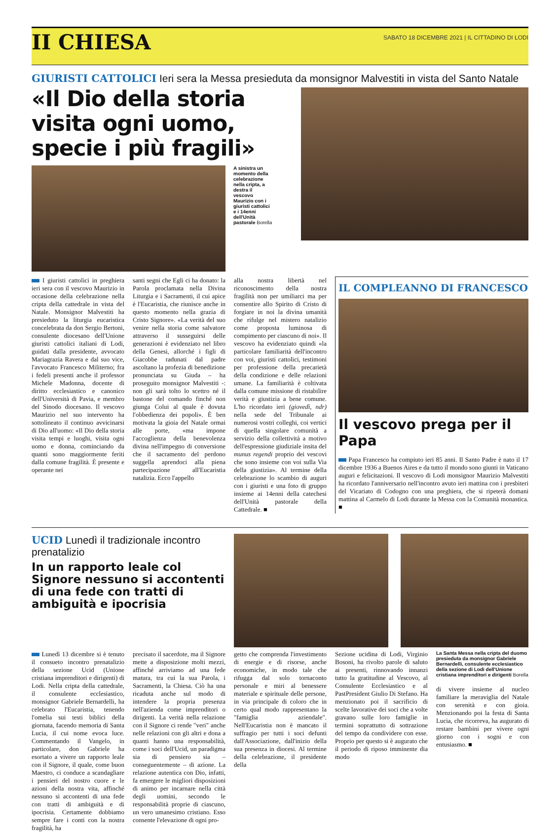II CHIESA
SABATO 18 DICEMBRE 2021 | IL CITTADINO DI LODI
GIURISTI CATTOLICI Ieri sera la Messa presieduta da monsignor Malvestiti in vista del Santo Natale
«Il Dio della storia visita ogni uomo, specie i più fragili»
A sinistra un momento della celebrazione nella cripta, a destra il vescovo Maurizio con i giuristi cattolici e i 14enni dell'Unità pastorale Borella
I giuristi cattolici in preghiera ieri sera con il vescovo Maurizio in occasione della celebrazione nella cripta della cattedrale in vista del Natale. Monsignor Malvestiti ha presieduto la liturgia eucaristica concelebrata da don Sergio Bertoni, consulente diocesano dell'Unione giuristi cattolici italiani di Lodi, guidati dalla presidente, avvocato Mariagrazia Ravera e dal suo vice, l'avvocato Francesco Militerno; fra i fedeli presenti anche il professor Michele Madonna, docente di diritto ecclesiastico e canonico dell'Università di Pavia, e membro del Sinodo diocesano. Il vescovo Maurizio nel suo intervento ha sottolineato il continuo avvicinarsi di Dio all'uomo: «Il Dio della storia visita tempi e luoghi, visita ogni uomo e donna, cominciando da quanti sono maggiormente feriti dalla comune fragilità. È presente e operante nei
santi segni che Egli ci ha donato: la Parola proclamata nella Divina Liturgia e i Sacramenti, il cui apice è l'Eucaristia, che riunisce anche in questo momento nella grazia di Cristo Signore». «La verità del suo venire nella storia come salvatore attraverso il susseguirsi delle generazioni è evidenziato nel libro della Genesi, allorché i figli di Giacobbe radunati dal padre ascoltano la profezia di benedizione pronunciata su Giuda – ha proseguito monsignor Malvestiti -: non gli sarà tolto lo scettro né il bastone del comando finché non giunga Colui al quale è dovuta l'obbedienza dei popoli». È ben motivata la gioia del Natale ormai alle porte, «ma impone l'accoglienza della benevolenza divina nell'impegno di conversione che il sacramento del perdono suggella aprendoci alla piena partecipazione all'Eucaristia natalizia. Ecco l'appello
alla nostra libertà nel riconoscimento della nostra fragilità non per umiliarci ma per consentire allo Spirito di Cristo di forgiare in noi la divina umanità che rifulge nel mistero natalizio come proposta luminosa di compimento per ciascuno di noi». Il vescovo ha evidenziato quindi «la particolare familiarità dell'incontro con voi, giuristi cattolici, testimoni per professione della precarietà della condizione e delle relazioni umane. La familiarità è coltivata dalla comune missione di ristabilire verità e giustizia a bene comune. L'ho ricordato ieri (giovedì, ndr) nella sede del Tribunale ai numerosi vostri colleghi, coi vertici di quella singolare comunità a servizio della collettività a motivo dell'espressione giudiziale insita del munus regendi proprio dei vescovi che sono insieme con voi sulla Via della giustizia». Al termine della celebrazione lo scambio di auguri con i giuristi e una foto di gruppo insieme ai 14enni della catechesi dell'Unità pastorale della Cattedrale. ■
IL COMPLEANNO DI FRANCESCO
Il vescovo prega per il Papa
Papa Francesco ha compiuto ieri 85 anni. Il Santo Padre è nato il 17 dicembre 1936 a Buenos Aires e da tutto il mondo sono giunti in Vaticano auguri e felicitazioni. Il vescovo di Lodi monsignor Maurizio Malvestiti ha ricordato l'anniversario nell'incontro avuto ieri mattina con i presbiteri del Vicariato di Codogno con una preghiera, che si ripeterà domani mattina al Carmelo di Lodi durante la Messa con la Comunità monastica. ■
UCID Lunedì il tradizionale incontro prenatalizio
In un rapporto leale col Signore nessuno si accontenti di una fede con tratti di ambiguità e ipocrisia
Lunedì 13 dicembre si è tenuto il consueto incontro prenatalizio della sezione Ucid (Unione cristiana imprenditori e dirigenti) di Lodi. Nella cripta della cattedrale, il consulente ecclesiastico, monsignor Gabriele Bernardelli, ha celebrato l'Eucaristia, tenendo l'omelia sui testi biblici della giornata, facendo memoria di Santa Lucia, il cui nome evoca luce. Commentando il Vangelo, in particolare, don Gabriele ha esortato a vivere un rapporto leale con il Signore, il quale, come buon Maestro, ci conduce a scandagliare i pensieri del nostro cuore e le azioni della nostra vita, affinché nessuno si accontenti di una fede con tratti di ambiguità e di ipocrisia. Certamente dobbiamo sempre fare i conti con la nostra fragilità, ha
precisato il sacerdote, ma il Signore mette a disposizione molti mezzi, affinché arriviamo ad una fede matura, tra cui la sua Parola, i Sacramenti, la Chiesa. Ciò ha una ricaduta anche sul modo di intendere la propria presenza nell'azienda come imprenditori o dirigenti. La verità nella relazione con il Signore ci rende "veri" anche nelle relazioni con gli altri e dona a quanti hanno una responsabilità, come i soci dell'Ucid, un paradigma sia di pensiero sia – conseguentemente – di azione. La relazione autentica con Dio, infatti, fa emergere le migliori disposizioni di animo per incarnare nella città degli uomini, secondo le responsabilità proprie di ciascuno, un vero umanesimo cristiano. Esso consente l'elevazione di ogni pro-
getto che comprenda l'investimento di energie e di risorse, anche economiche, in modo tale che rifugga dal solo tornaconto personale e miri al benessere materiale e spirituale delle persone, in via principale di coloro che in certo qual modo rappresentano la "famiglia aziendale". Nell'Eucaristia non è mancato il suffragio per tutti i soci defunti dall'Associazione, dall'inizio della sua presenza in diocesi. Al termine della celebrazione, il presidente della
Sezione ucidina di Lodi, Virginio Bosoni, ha rivolto parole di saluto ai presenti, rinnovando innanzi tutto la gratitudine al Vescovo, al Consulente Ecclesiastico e al PastPresident Giulio Di Stefano. Ha menzionato poi il sacrificio di scelte lavorative dei soci che a volte gravano sulle loro famiglie in termini soprattutto di sottrazione del tempo da condividere con esse. Proprio per questo si è augurato che il periodo di riposo imminente dia modo
La Santa Messa nella cripta del duomo presieduta da monsignor Gabriele Bernardelli, consulente ecclesiastico della sezione di Lodi dell'Unione cristiana imprenditori e dirigenti Borella
di vivere insieme al nucleo familiare la meraviglia del Natale con serenità e con gioia. Menzionando poi la festa di Santa Lucia, che ricorreva, ha augurato di restare bambini per vivere ogni giorno con i sogni e con entusiasmo. ■